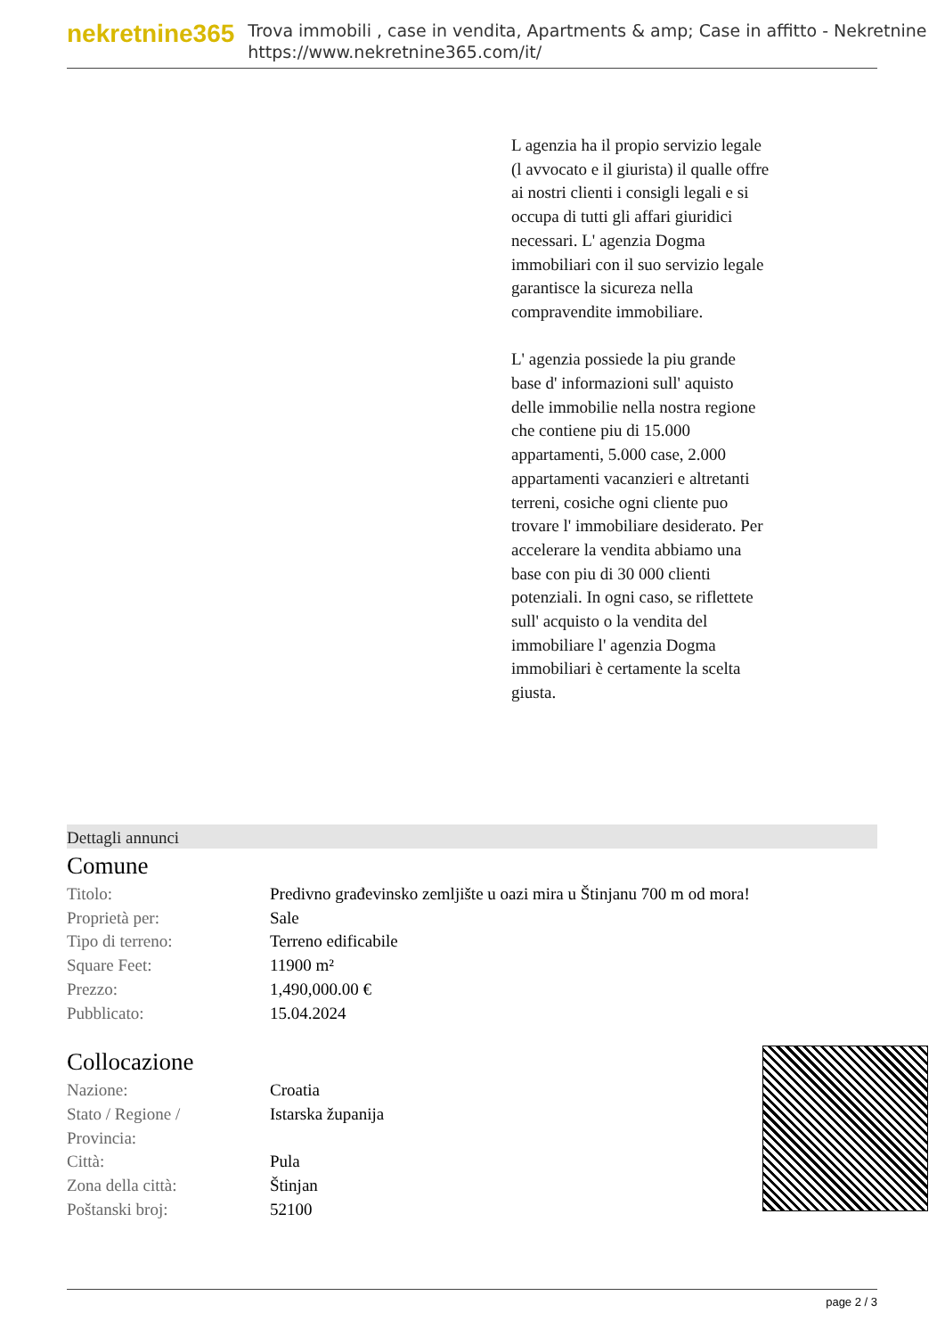nekretnine365
Trova immobili , case in vendita, Apartments & amp; Case in affitto - Nekretnine
https://www.nekretnine365.com/it/
L agenzia ha il propio servizio legale (l avvocato e il giurista) il qualle offre ai nostri clienti i consigli legali e si occupa di tutti gli affari giuridici necessari. L' agenzia Dogma immobiliari con il suo servizio legale garantisce la sicureza nella compravendite immobiliare.
L' agenzia possiede la piu grande base d' informazioni sull' aquisto delle immobilie nella nostra regione che contiene piu di 15.000 appartamenti, 5.000 case, 2.000 appartamenti vacanzieri e altretanti terreni, cosiche ogni cliente puo trovare l' immobiliare desiderato. Per accelerare la vendita abbiamo una base con piu di 30 000 clienti potenziali. In ogni caso, se riflettete sull' acquisto o la vendita del immobiliare l' agenzia Dogma immobiliari è certamente la scelta giusta.
Dettagli annunci
Comune
| Titolo: | Predivno građevinsko zemljište u oazi mira u Štinjanu 700 m od mora! |
| Proprietà per: | Sale |
| Tipo di terreno: | Terreno edificabile |
| Square Feet: | 11900 m² |
| Prezzo: | 1,490,000.00 € |
| Pubblicato: | 15.04.2024 |
Collocazione
| Nazione: | Croatia |
| Stato / Regione / Provincia: | Istarska županija |
| Città: | Pula |
| Zona della città: | Štinjan |
| Poštanski broj: | 52100 |
page 2 / 3